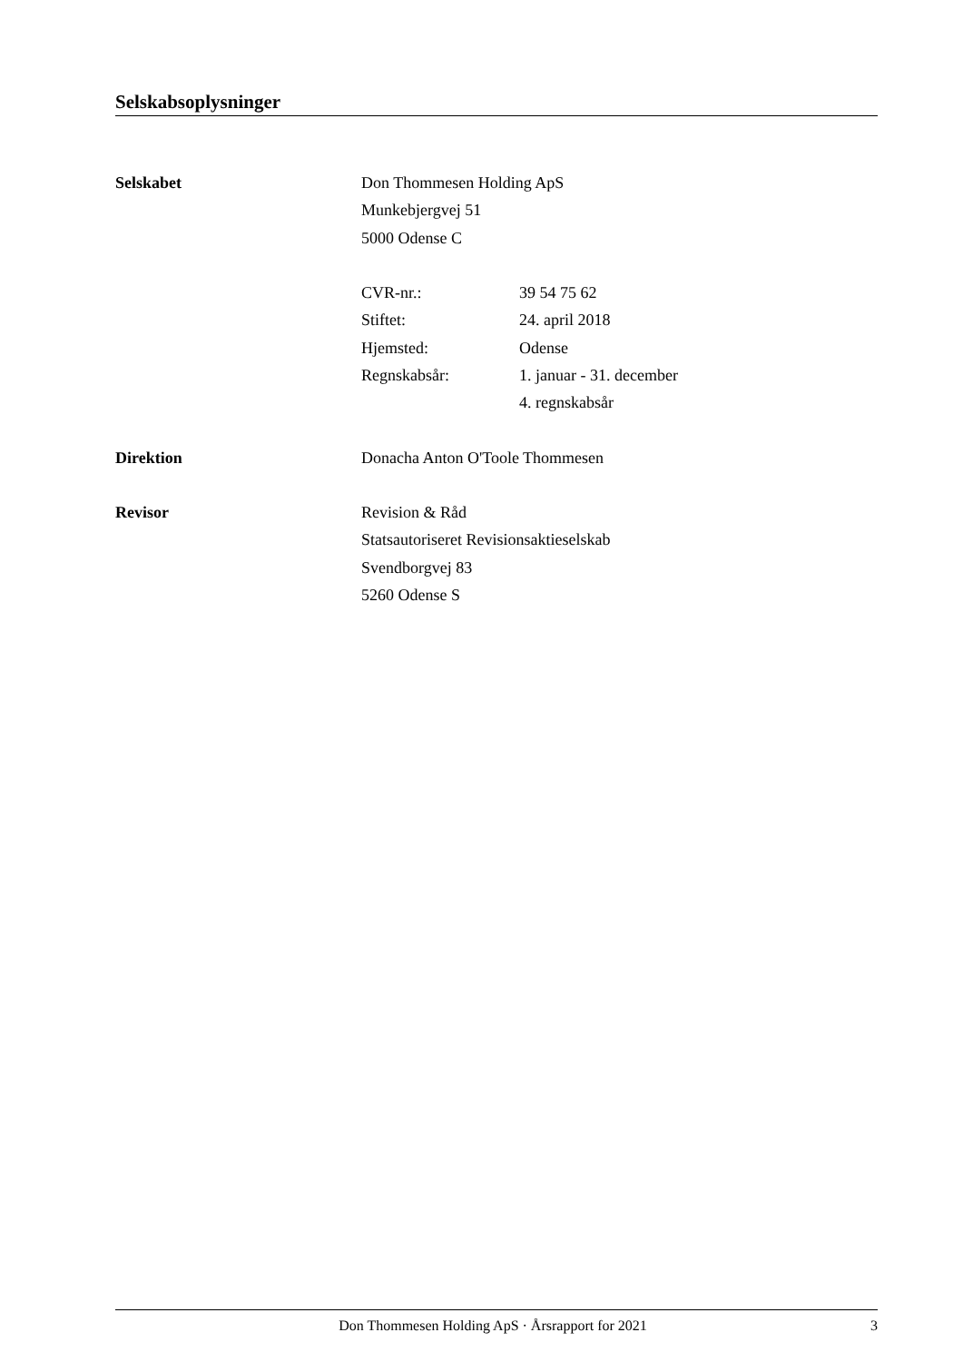Selskabsoplysninger
Selskabet Don Thommesen Holding ApS
Munkebjergvej 51
5000 Odense C
CVR-nr.: 39 54 75 62
Stiftet: 24. april 2018
Hjemsted: Odense
Regnskabsår: 1. januar - 31. december
4. regnskabsår
Direktion Donacha Anton O'Toole Thommesen
Revisor Revision & Råd
Statsautoriseret Revisionsaktieselskab
Svendborgvej 83
5260 Odense S
Don Thommesen Holding ApS · Årsrapport for 2021
3